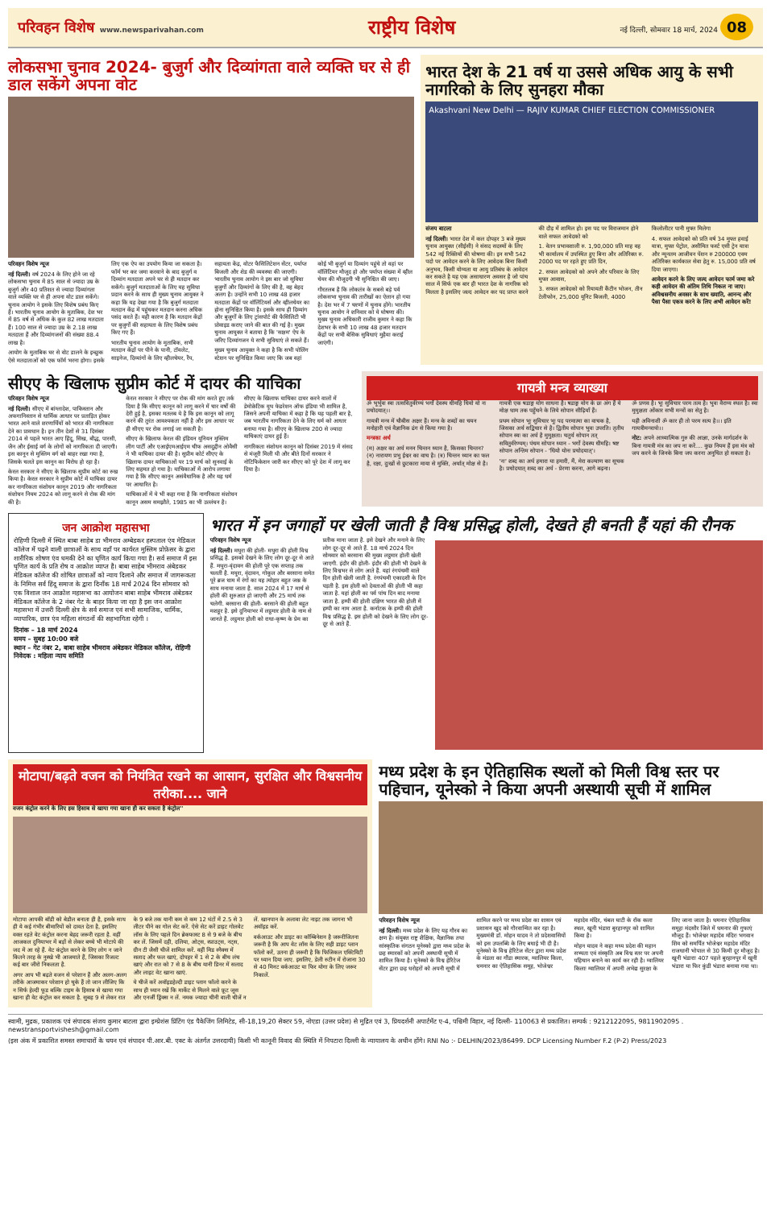परिवहन विशेष www.newsparivahan.com राष्ट्रीय विशेष नई दिल्ली, सोमवार 18 मार्च, 2024 08
लोकसभा चुनाव 2024- बुजुर्ग और दिव्यांगता वाले व्यक्ति घर से ही डाल सकेंगे अपना वोट
परिवहन विशेष न्यूज
नई दिल्ली। वर्ष 2024 के लिए होने जा रहे लोकसभा चुनाव में 85 साल से ज्यादा उम्र के बुजुर्ग और 40 प्रतिशत से ज्यादा दिव्यांगता वाले व्यक्ति घर से ही अपना वोट डाल सकेंगे। चुनाव आयोग ने इसके लिए विशेष प्रबंध किए हैं। भारतीय चुनाव आयोग के मुताबिक, देश भर में 85 वर्ष से अधिक के कुल 82 लाख मतदाता हैं। 100 साल से ज्यादा उम्र के 2.18 लाख मतदाता हैं और दिव्यांगजनों की संख्या 88.4 लाख है।
आयोग के मुताबिक घर से वोट डालने के इच्छुक ऐसे मतदाताओं को एक फॉर्म भरना होगा। इसके लिए एक ऐप का उपयोग किया जा सकता है। फॉर्म भर कर जमा करवाने के बाद बुजुर्ग व दिव्यांग मतदाता अपने घर से ही मतदान कर सकेंगे। बुजुर्ग मतदाताओं के लिए यह सुविधा प्रदान करने के साथ ही मुख्य चुनाव आयुक्त ने कहा कि यह देखा गया है कि बुजुर्ग मतदाता मतदान केंद्र में पहुंचकर मतदान करना अधिक पसंद करते हैं। यही कारण है कि मतदान केंद्रों पर बुजुर्गों की सहायता के लिए विशेष प्रबंध किए गए हैं।
भारतीय चुनाव आयोग के मुताबिक, सभी मतदान केंद्रों पर पीने के पानी, टॉयलेट, साइनेज, दिव्यांगों के लिए व्हीलचेयर, रैंप, सहायता केंद्र, वोटर फैसिलिटेशन सेंटर, पर्याप्त बिजली और शेड की व्यवस्था की जाएगी। भारतीय चुनाव आयोग ने इस बार जो सुविधा बुजुर्गों और दिव्यांगों के लिए की है, वह बेहद अलग है। उन्होंने सभी 10 लाख 48 हजार मतदाता केंद्रों पर वॉलिंटियर्स और व्हीलचेयर का होना सुनिश्चित किया है। इसके साथ ही दिव्यांग और बुजुर्गों के लिए ट्रांसपोर्ट की फैसिलिटी भी प्रोवाइड कराए जाने की बात की गई है। मुख्य चुनाव आयुक्त ने बताया है कि 'सक्षम' ऐप के जरिए दिव्यांगजन ये सभी सुविधाएं ले सकते हैं।
मुख्य चुनाव आयुक्त ने कहा है कि सभी पोलिंग स्टेशन पर सुनिश्चित किया जाए कि जब वहां कोई भी बुजुर्ग या दिव्यांग पहुंचे तो वहां पर वॉलिंटियर मौजूद हो और पर्याप्त संख्या में व्हील चेयर की मौजूदगी भी सुनिश्चित की जाए।
गौरतलब है कि लोकतंत्र के सबसे बड़े पर्व लोकसभा चुनाव की तारीखों का ऐलान हो गया है। देश भर में 7 चरणों में चुनाव होंगे। भारतीय चुनाव आयोग ने शनिवार को ये घोषणा की। मुख्य चुनाव अधिकारी राजीव कुमार ने कहा कि देशभर के सभी 10 लाख 48 हजार मतदान केंद्रों पर सभी बेसिक सुविधाएं मुहैया कराई जाएंगी।
भारत देश के 21 वर्ष या उससे अधिक आयु के सभी नागरिको के लिए सुनहरा मौका
Akashvani New Delhi — RAJIV KUMAR CHIEF ELECTION COMMISSIONER
संजय बाटला
नई दिल्ली। भारत देश में कल दोपहर 3 बजे मुख्य चुनाव आयुक्त (सीईसी) ने संसद सदस्यों के लिए 542 नई रिक्तियों की घोषणा की। इन सभी 542 पदो पर आवेदन करने के लिए आवेदक बिना किसी अनुभव, किसी योग्यता या आयु प्रतिबंध के आवेदन कर सकते है यह एक असाधारण अवसर है जो पांच साल में सिर्फ एक बार ही भारत देश के नागरिक को मिलता है इसलिए जल्द आवेदन कर पद प्राप्त करने की दौड़ में शामिल हो। इस पद पर विराजमान होने वाले सफल आवेदको को
1. वेतन प्रभावशाली रु. 1,90,000 प्रति माह वह भी कार्यालय में उपस्थित हुए बिना और अतिरिक्त रु. 2000 पद पर रहते हुए प्रति दिन,
2. सफल आवेदको को अपने और परिवार के लिए मुफ्त आवास,
3. सफल आवेदको को रियायती कैंटीन भोजन, तीन टेलीफोन, 25,000 यूनिट बिजली, 4000 किलोलीटर पानी मुफ्त मिलेगा
4. सफल आवेदको को प्रति वर्ष 34 मुफ्त हवाई यात्रा, मुफ्त पेट्रोल, असीमित फर्स्ट एसी ट्रेन यात्रा और न्यूनतम आजीवन पेंशन रु 200000 एवम अतिरिक्त कार्यकाल सेवा हेतु रु. 15,000 प्रति वर्ष दिया जाएगा।
आवेदन करने के लिए जल्द आवेदन फार्म जमा करे कही आवेदन की अंतिम तिथि निकल ना जाए। अविश्वसनीय अवसर के साथ ख्याति, आनन्द और पैसा पैसा एकत्र करने के लिए अभी आवेदन करें!
सीएए के खिलाफ सुप्रीम कोर्ट में दायर की याचिका
परिवहन विशेष न्यूज
नई दिल्ली। सीएए में बांग्लादेश, पाकिस्तान और अफगानिस्तान से धार्मिक आधार पर प्रताड़ित होकर भारत आने वाले शरणार्थियों को भारत की नागरिकता देने का प्रावधान है। इन तीन देशों से 31 दिसंबर 2014 से पहले भारत आए हिंदू, सिख, बौद्ध, पारसी, जैन और ईसाई वर्ग के लोगों को नागरिकता दी जाएगी। इस कानून से मुस्लिम वर्ग को बाहर रखा गया है, जिसके चलते इस कानून का विरोध हो रहा है।
केरल सरकार ने सीएए के खिलाफ सुप्रीम कोर्ट का रुख किया है। केरल सरकार ने सुप्रीम कोर्ट में याचिका दायर कर नागरिकता संशोधन कानून 2019 और नागरिकता संशोधन नियम 2024 को लागू करने से रोक की मांग की है।
केरल सरकार ने सीएए पर रोक की मांग करते हुए तर्क दिया है कि सीएए कानून को लागू करने में चार वर्षों की देरी हुई है, इसका मतलब ये है कि इस कानून को लागू करने की तुरंत आवश्यकता नहीं है और इस आधार पर ही सीएए पर रोक लगाई जा सकती है।
सीएए के खिलाफ केरल की इंडियन यूनियन मुस्लिम लीग पार्टी और एआईएमआईएम चीफ असदुद्दीन ओवैसी ने भी याचिका दायर की है। सुप्रीम कोर्ट सीएए के खिलाफ दायर याचिकाओं पर 19 मार्च को सुनवाई के लिए सहमत हो गया है। याचिकाओं में आरोप लगाया गया है कि सीएए कानून असंवैधानिक है और यह धर्म पर आधारित है।
याचिकाओं में ये भी कहा गया है कि नागरिकता संशोधन कानून असम समझौते, 1985 का भी उल्लंघन है। सीएए के खिलाफ याचिका दायर करने वालों में डेमोक्रेटिक यूथ फेडरेशन ऑफ इंडिया भी शामिल है, जिसने अपनी याचिका में कहा है कि यह पहली बार है, जब भारतीय नागरिकता देने के लिए धर्म को आधार बनाया गया है। सीएए के खिलाफ 200 से ज्यादा याचिकाएं दायर हुई हैं।
नागरिकता संशोधन कानून को दिसंबर 2019 में संसद से मंजूरी मिली थी और बीते दिनों सरकार ने नोटिफिकेशन जारी कर सीएए को पूरे देश में लागू कर दिया है।
गायत्री मन्त्र व्याख्या
ॐ भूर्भुवः स्वः तत्सवितुर्वरेण्यं भर्गो देवस्य धीमहि धियो यो नः प्रचोदयात्।।
गायत्री मन्त्र में चौबीस अक्षर हैं। मन्त्र के शब्दों का चयन मनोहारी एवं वैज्ञानिक ढंग से किया गया है।
मन्त्रका अर्थ
(म) अक्षर का अर्थ मनन चिन्तन ध्यान है, किसका चिन्तन? (न) नारायण प्रभु ईश्वर का वाच है। (त्र) चिन्तन ध्यान का फल है, रक्षा, दुःखों से छुटकारा माया से मुक्ति, अर्थात् मोक्ष से है।
गायत्री एक षडाङ्ग योग साधना है। षडाङ्ग योग के छः अंग हैं ये मोक्ष धाम तक पहुँचने के लिये सोपान सीढ़ियाँ हैं।
प्रथम सोपान भूः सुविचार भूः पद परमात्मा का वाचक है, जिसका अर्थ सद्विचार से है। द्वितीय सोपान भुवः उपरति। तृतीय सोपान स्वः का अर्थ है मुमुक्षता। चतुर्थ सोपान तत् सवितुर्वरेण्यम्। पंचम सोपान ध्यान - भर्गो देवस्य धीमहि। षष्ट सोपान अन्तिम सोपान - 'धियो योनः प्रचोदयात्'।
'नः' शब्द का अर्थ हमारा या हमारी, मैं, मेरा कल्याण का सूचक है। प्रचोदयात् शब्द का अर्थ - प्रेरणा करना, आगे बढ़ना।
ॐ प्रणव है। भूः सुविचार परम तत्व है। भुवः वैराग्य स्थल है। स्वः मुमुक्षता ओंकार सभी मन्त्रों का सेतु है।
यही अविनाशी ॐ कार ही तो परम सत्य है।।। इति गायत्रीमन्त्रार्थः।।
नोट: अपने आध्यात्मिक गुरु की आज्ञा, उनके मार्गदर्शन के बिना गायत्री मंत्र का जप ना करें.... कुछ नियम हैं इस मंत्र को जप करने के जिनके बिना जप करना अनुचित हो सकता है।
जन आक्रोश महासभा
रोहिणी दिल्ली में स्थित बाबा साहेब डा भीमराव अम्बेडकर हस्पताल एंव मेडिकल कॉलेज में पढ़ने वाली छात्राओं के साथ वहाँ पर कार्यरत मुस्लिम प्रोफ़ेसर के द्वारा शारीरिक शोषण एंव धमकी देने का घृणित कार्य किया गया है। सर्व समाज में इस घृणित कार्य के प्रति रोष व आक्रोश व्याप्त है। बाबा साहेब भीमराव अंबेडकर मेडिकल कॉलेज की शोषित छात्राओं को न्याय दिलाने और समाज में जागरूकता के निमित्त सर्व हिंदू समाज के द्वारा दिनाँक 18 मार्च 2024 दिन सोमवार को एक विशाल जन आक्रोश महासभा का आयोजन बाबा साहेब भीमराव अंबेडकर मेडिकल कॉलेज के 2 नंबर गेट के बाहर किया जा रहा है इस जन आक्रोश महासभा में उत्तरी दिल्ली क्षेत्र के सर्व समाज एवं सभी सामाजिक, धार्मिक, व्यापारिक, छात्र एंव महिला संगठनों की सहभागिता रहेगी ।
दिनांक – 18 मार्च 2024
समय – सुबह 10:00 बजे
स्थान – गेट नंबर 2, बाबा साहेब भीमराव अंबेडकर मेडिकल कॉलेज, रोहिणी
निवेदक : महिला न्याय समिति
भारत में इन जगाहों पर खेली जाती है विश्व प्रसिद्ध होली, देखते ही बनती हैं यहां की रौनक
परिवहन विशेष न्यूज
नई दिल्ली। मथुरा की होली- मथुरा की होली विश्व प्रसिद्ध है. इसको देखने के लिए लोग दूर-दूर से आते हैं. मथुरा-वृंदावन की होली पूरे एक सप्ताह तक चलती है. मथुरा, वृंदावन, गोकुल और बरसाना समेत पूरे ब्रज धाम में रंगों का यह त्योहार बहुत जश्न के साथ मनाया जाता है. साल 2024 में 17 मार्च से होली की शुरुआत हो जाएगी और 25 मार्च तक चलेगी. बरसाना की होली- बरसाने की होली बहुत मशहूर है. इसे दुनियाभर में लट्ठमार होली के नाम से जानते हैं. लट्ठमार होली को राधा-कृष्ण के प्रेम का प्रतीक माना जाता है. इसे देखने और मनाने के लिए लोग दूर-दूर से आते हैं. 18 मार्च 2024 दिन सोमवार को बरसाना की मुख्य लट्ठमार होली खेली जाएगी. इंदौर की होली- इंदौर की होली भी देखने के लिए विश्वभर से लोग आते हैं. यहां रंगपंचमी वाले दिन होली खेली जाती है. रंगपंचमी एकादशी के दिन पड़ती है. इस होली को देवताओं की होली भी कहा जाता है. यहां होली का पर्व पांच दिन बाद मनाया जाता है. हम्पी की होली दक्षिण भारत की होली में हम्पी का नाम आता है. कर्नाटक के हम्पी की होली विश्व प्रसिद्ध है. इस होली को देखने के लिए लोग दूर-दूर से आते हैं.
मोटापा/बढ़ते वजन को नियंत्रित रखने का आसान, सुरक्षित और विश्वसनीय तरीका.... जाने
वजन कंट्रोल करने के लिए इस हिसाब से खाया गया खाना ही कर सकता है कंट्रोल''
मोटापा आपकी बॉडी को बेडौल बनाता ही है, इसके साथ ही ये कई गंभीर बीमारियों को दावत देता है, इसलिए वक्त रहते वेट कंट्रोल करना बेहद जरूरी रहता है. वहीं आजकल दुनियाभर में बड़ों से लेकर बच्चे भी मोटापे की जद में आ रहे हैं. वेट कंट्रोल करने के लिए लोग न जाने कितने तरह के नुस्खे भी आजमाते हैं, जिसका रिजल्ट कई बार जीरो निकलता है.
अगर आप भी बढ़ते वजन से परेशान हैं और अलग-अलग तरीके आजमाकर परेशान हो चुके हैं तो जान लीजिए कि न सिर्फ हेल्दी फूड बल्कि टाइम के हिसाब से खाया गया खाना ही वेट कंट्रोल कर सकता है. सुबह 9 से लेकर रात के 9 बजे तक यानी कम से कम 12 घंटों में 2.5 से 3 लीटर पीने का गोल सेट करें. ऐसे सेट करें डाइट गोलवेट लॉस के लिए पहले दिन ब्रेकफास्ट 8 से 9 बजे के बीच कर लें. जिसमें दही, दलिया, ओट्स, स्प्राउट्स, नट्स, ग्रीन टी जैसी चीजें शामिल करें. वहीं मिड स्नैक्स में सलाद और फल खाएं, दोपहर में 1 से 2 के बीच लंच खाएं और रात को 7 से 8 के बीच यानी डिनर में सलाद और लाइट वेट खाना खाएं.
ये चीजें करें अवॉइडहेल्दी डाइट प्लान फॉलो करने के साथ ही ध्यान रखें कि मार्केट से मिलने वाले फ्रूट जूस और एनर्जी ड्रिंक्स न लें. नमक ज्यादा चीनी वाली चीजें न लें. खानपान के अलावा लेट नाइट तक जागना भी अवॉइड करें.
वर्कआउट और डाइट का कॉम्बिनेशन है जरूरीजितना जरूरी है कि आप वेट लॉस के लिए सही डाइट प्लान फॉलो करें, उतना ही जरूरी है कि फिजिकल एक्टिविटी पर ध्यान दिया जाए. इसलिए, डेली रुटीन में रोजाना 30 से 40 मिनट वर्कआउट या फिर योगा के लिए जरूर निकालें.
मध्य प्रदेश के इन ऐतिहासिक स्थलों को मिली विश्व स्तर पर पहिचान, यूनेस्को ने किया अपनी अस्थायी सूची में शामिल
परिवहन विशेष न्यूज
नई दिल्ली। मध्य प्रदेश के लिए यह गौरव का क्षण है। संयुक्त राष्ट्र शैक्षिक, वैज्ञानिक तथा सांस्कृतिक संगठन यूनेस्को द्वारा मध्य प्रदेश के छह स्मारकों को अपनी अस्थायी सूची में शामिल किया है। यूनेस्को के विश्व हेरिटेज सेंटर द्वारा छह धरोहरों को अपनी सूची में शामिल करने पर मध्य प्रदेश का शासन एवं प्रशासन खुद को गौरवान्वित कर रहा है। मुख्यमंत्री डॉ. मोहन यादव ने तो प्रदेशवासियों को इस उपलब्धि के लिए बधाई भी दी है। यूनेस्को के विश्व हेरिटेज सेंटर द्वारा मध्य प्रदेश के मंडला का गौंडा स्मारक, ग्वालियर किला, धमनार का ऐतिहासिक समूह, भोजेश्वर महादेव मंदिर, चंबल घाटी के रॉक कला स्थल, खूनी भंडारा बुरहानपुर को शामिल किया है।
मोहन यादव ने कहा मध्य प्रदेश की महान सभ्यता एवं संस्कृति अब विश्व स्तर पर अपनी पहिचान बनाने का कार्य कर रही है। ग्वालियर किलाः ग्वालियर में अपनी अभेद्य सुरक्षा के लिए जाना जाता है। धमनार ऐतिहासिक समूहः मंदसौर जिले में धमनार की गुफाएं मौजूद हैं। भोजेश्वर महादेव मंदिरः भगवान शिव को समर्पित भोजेश्वर महादेव मंदिर राजधानी भोपाल से 30 किमी दूर मौजूद है। खूनी भंडाराः 407 पहले बुरहानपुर में खूनी भंडारा या फिर कुंडी भंडारा बनाया गया था।
स्वामी, मुद्रक, प्रकाशक एवं संपादक संजय कुमार बाटला द्वारा इम्प्रेशंस प्रिंटिंग एंड पैकेजिंग लिमिटेड, सी-18,19,20 सेक्टर 59, नोएडा (उत्तर प्रदेश) से मुद्रित एवं 3, प्रियदर्शनी अपार्टमेंट ए-4, पश्चिमी विहार, नई दिल्ली- 110063 से प्रकाशित। सम्पर्क : 9212122095, 9811902095 . newstransportvishesh@gmail.com
(इस अंक में प्रकाशित समस्त समाचारों के चयन एवं संपादन पी.आर.बी. एक्ट के अंतर्गत उत्तरदायी) किसी भी कानूनी विवाद की स्थिति में निपटारा दिल्ली के न्यायालय के अधीन होंगे। RNI No :- DELHIN/2023/86499. DCP Licensing Number F.2 (P-2) Press/2023